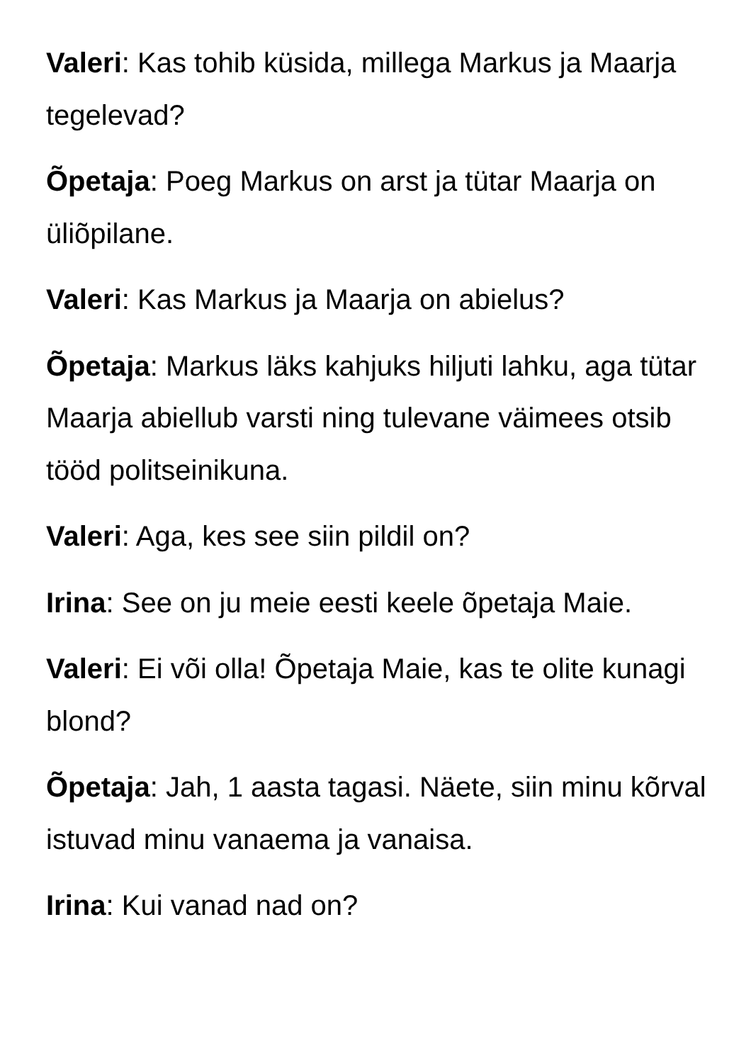Valeri: Kas tohib küsida, millega Markus ja Maarja tegelevad?
Õpetaja: Poeg Markus on arst ja tütar Maarja on üliõpilane.
Valeri: Kas Markus ja Maarja on abielus?
Õpetaja: Markus läks kahjuks hiljuti lahku, aga tütar Maarja abiellub varsti ning tulevane väimees otsib tööd politseinikuna.
Valeri: Aga, kes see siin pildil on?
Irina: See on ju meie eesti keele õpetaja Maie.
Valeri: Ei või olla! Õpetaja Maie, kas te olite kunagi blond?
Õpetaja: Jah, 1 aasta tagasi. Näete, siin minu kõrval istuvad minu vanaema ja vanaisa.
Irina: Kui vanad nad on?